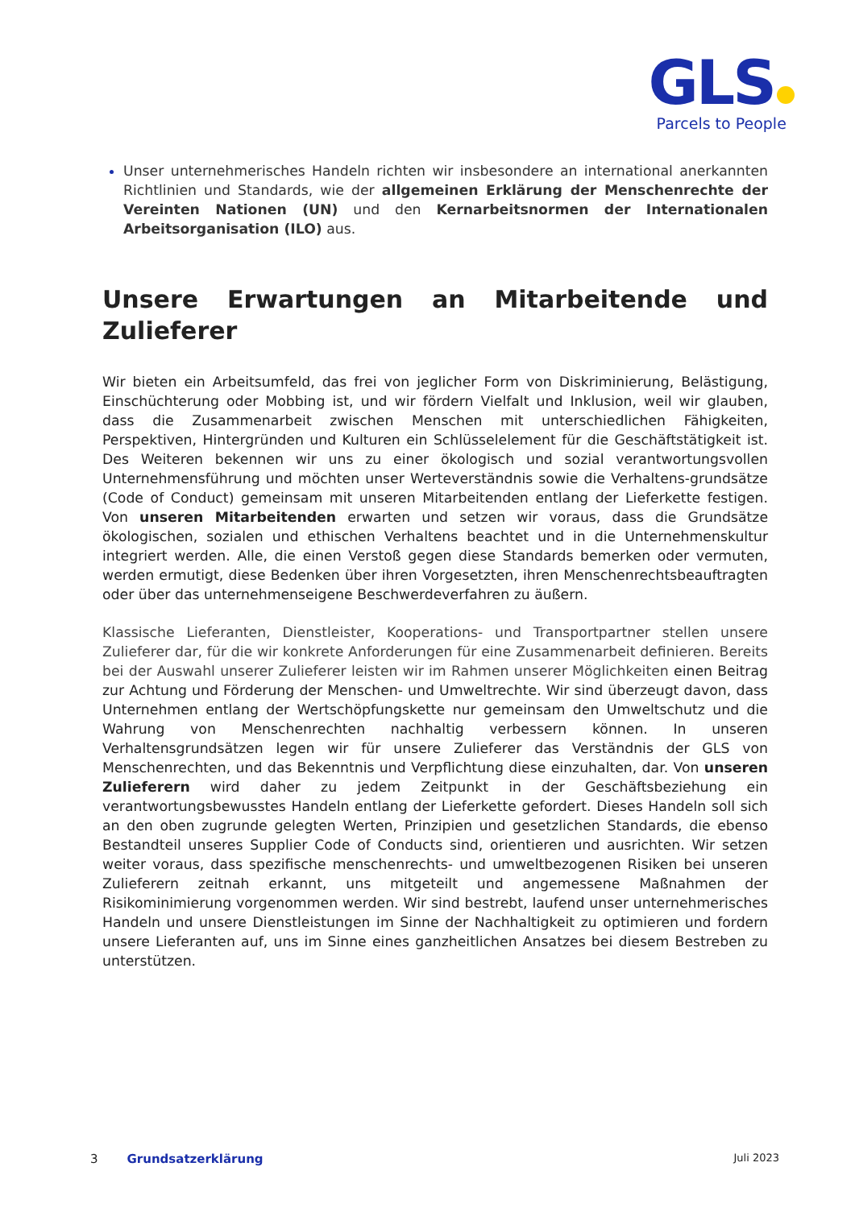GLS
Parcels to People
Unser unternehmerisches Handeln richten wir insbesondere an international anerkannten Richtlinien und Standards, wie der allgemeinen Erklärung der Menschenrechte der Vereinten Nationen (UN) und den Kernarbeitsnormen der Internationalen Arbeitsorganisation (ILO) aus.
Unsere Erwartungen an Mitarbeitende und Zulieferer
Wir bieten ein Arbeitsumfeld, das frei von jeglicher Form von Diskriminierung, Belästigung, Einschüchterung oder Mobbing ist, und wir fördern Vielfalt und Inklusion, weil wir glauben, dass die Zusammenarbeit zwischen Menschen mit unterschiedlichen Fähigkeiten, Perspektiven, Hintergründen und Kulturen ein Schlüsselelement für die Geschäftstätigkeit ist. Des Weiteren bekennen wir uns zu einer ökologisch und sozial verantwortungsvollen Unternehmensführung und möchten unser Werteverständnis sowie die Verhaltens-grundsätze (Code of Conduct) gemeinsam mit unseren Mitarbeitenden entlang der Lieferkette festigen. Von unseren Mitarbeitenden erwarten und setzen wir voraus, dass die Grundsätze ökologischen, sozialen und ethischen Verhaltens beachtet und in die Unternehmenskultur integriert werden. Alle, die einen Verstoß gegen diese Standards bemerken oder vermuten, werden ermutigt, diese Bedenken über ihren Vorgesetzten, ihren Menschenrechtsbeauftragten oder über das unternehmenseigene Beschwerdeverfahren zu äußern.
Klassische Lieferanten, Dienstleister, Kooperations- und Transportpartner stellen unsere Zulieferer dar, für die wir konkrete Anforderungen für eine Zusammenarbeit definieren. Bereits bei der Auswahl unserer Zulieferer leisten wir im Rahmen unserer Möglichkeiten einen Beitrag zur Achtung und Förderung der Menschen- und Umweltrechte. Wir sind überzeugt davon, dass Unternehmen entlang der Wertschöpfungskette nur gemeinsam den Umweltschutz und die Wahrung von Menschenrechten nachhaltig verbessern können. In unseren Verhaltensgrundsätzen legen wir für unsere Zulieferer das Verständnis der GLS von Menschenrechten, und das Bekenntnis und Verpflichtung diese einzuhalten, dar. Von unseren Zulieferern wird daher zu jedem Zeitpunkt in der Geschäftsbeziehung ein verantwortungsbewusstes Handeln entlang der Lieferkette gefordert. Dieses Handeln soll sich an den oben zugrunde gelegten Werten, Prinzipien und gesetzlichen Standards, die ebenso Bestandteil unseres Supplier Code of Conducts sind, orientieren und ausrichten. Wir setzen weiter voraus, dass spezifische menschenrechts- und umweltbezogenen Risiken bei unseren Zulieferern zeitnah erkannt, uns mitgeteilt und angemessene Maßnahmen der Risikominimierung vorgenommen werden. Wir sind bestrebt, laufend unser unternehmerisches Handeln und unsere Dienstleistungen im Sinne der Nachhaltigkeit zu optimieren und fordern unsere Lieferanten auf, uns im Sinne eines ganzheitlichen Ansatzes bei diesem Bestreben zu unterstützen.
3 Grundsatzerklärung Juli 2023